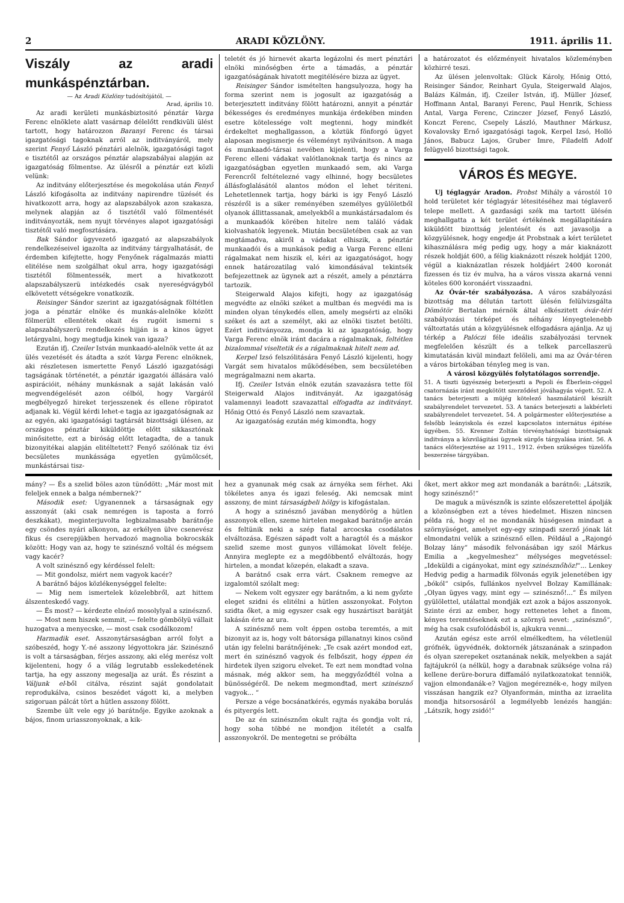2 ARADI KÖZLÖNY. 1911. április 11.
Viszály az aradi munkáspénztárban.
— Az Aradi Közlöny tudósítójától. —
Arad, április 10.
Az aradi kerületi munkásbiztositó pénztár Varga Ferenc elnöklete alatt vasárnap délelőtt rendkivüli ülést tartott, hogy határozzon Baranyi Ferenc és társai igazgatósági tagoknak arról az inditványáról, mely szerint Fenyő László pénztári alelnök, igazgatósági tagot e tisztétől az országos pénztár alapszabályai alapján az igazgatóság fölmentse. Az ülésről a pénztár ezt közli velünk:
Az inditvány előterjesztése és megokolása után Fenyő László kifogásolta az inditvány napirendre tüzését és hivatkozott arra, hogy az alapszabályok azon szakasza, melynek alapján az ő tisztétől való fölmentését inditványozták, nem nyujt törvényes alapot igazgatósági tisztétől való megfosztására.
Bak Sándor ügyvezető igazgató az alapszabályok rendelkezéseivel igazolta az inditvány tárgyalhatását, de érdemben kifejtette, hogy Fenyőnek rágalmazás miatti elitélése nem szolgálhat okul arra, hogy igazgatósági tisztétől fölmentessék, mert a hivatkozott alapszabályszerü intézkedés csak nyereségvágyból elkövetett vétségekre vonatkozik.
Reisinger Sándor szerint az igazgatóságnak föltétlen joga a pénztár elnöke és munkás-alelnöke között fölmerült ellentétek okait és rugóit ismerni s alapszabályszerü rendelkezés hijján is a kinos ügyet letárgyalni, hogy megtudja kinek van igaza?
Ezután ifj. Czeiler István munkaadó-alelnök vette át az ülés vezetését és átadta a szót Varga Ferenc elnöknek, aki részletesen ismertette Fenyő László igazgatósági tagságának történetét, a pénztár igazgatói állására való aspirációit, néhány munkásnak a saját lakásán való megvendégelését azon célból, hogy Vargáról megbélyegző hireket terjesszenek és ellene röpiratot adjanak ki. Végül kérdi lehet-e tagja az igazgatóságnak az az egyén, aki igazgatósági tagtársát bizottsági ülésen, az országos pénztár kiküldöttje előtt sikkasztónak minősitette, ezt a biróság előtt letagadta, de a tanuk bizonyitékai alapján elitéltetett? Fenyő szólónak tiz évi becsületes munkássága egyetlen gyümölcsét, munkástársai tisz-
teletét és jó hirnevét akarta legázolni és mert pénztári elnöki minőségben érte a támadás, a pénztár igazgatóságának hivatott megitélésére bizza az ügyet.
Reisinger Sándor ismételten hangsulyozza, hogy ha forma szerint nem is jogosult az igazgatóság a beterjesztett inditvány fölött határozni, annyit a pénztár békességes és eredményes munkája érdekében minden esetre kötelessége volt megtenni, hogy mindkét érdekeltet meghallgasson, a köztük fönforgó ügyet alaposan megismerje és véleményt nyilvánitson. A maga és munkaadó-társai nevében kijelenti, hogy a Varga Ferenc elleni vádakat valótlanoknak tartja és nincs az igazgatóságban egyetlen munkaadó sem, aki Varga Ferencről feltételezné vagy elhinné, hogy becsületes állásfoglalásától alantos módon el lehet tériteni. Lehetetlennek tartja, hogy bárki is igy Fenyő László részéről is a siker reményében személyes gyülöletből olyanok állittassanak, amelyekből a munkástársadalom és a munkaadók körében hitelre nem találó vádak kiolvashatók legyenek. Miután becsületében csak az van megtámadva, akiről a vádakat elhiszik, a pénztár munkaadói és a munkások pedig a Varga Ferenc elleni rágalmakat nem hiszik el, kéri az igazgatóságot, hogy ennek határozatilag való kimondásával tekintsék befejezettnek az ügynek azt a részét, amely a pénztárra tartozik.
Steigerwald Alajos kifejti, hogy az igazgatóság megvédte az elnöki széket a multban és megvédi ma is minden olyan ténykedés ellen, amely megsérti az elnöki széket és azt a személyt, aki az elnöki tisztet betölti. Ezért inditványozza, mondja ki az igazgatóság, hogy Varga Ferenc elnök iránt dacára a rágalmaknak, feltétlen bizalommal viseltetik és a rágalmaknak hitelt nem ad.
Kerpel Izsó felszólitására Fenyő László kijelenti, hogy Vargát sem hivatalos működésében, sem becsületében megrágalmazni nem akarta.
Ifj. Czeiler István elnök ezután szavazásra tette föl Steigerwald Alajos inditványát. Az igazgatóság valamennyi leadott szavazattal elfogadta az inditványt. Hőnig Ottó és Fenyő László nem szavaztak.
Az igazgatóság ezután még kimondta, hogy
a határozatot és előzményeit hivatalos közleményben közhirré teszi.
Az ülésen jelenvoltak: Glück Károly, Hőnig Ottó, Reisinger Sándor, Reinhart Gyula, Steigerwald Alajos, Balázs Kálmán, ifj. Czeiler István, ifj. Müller József, Hoffmann Antal, Baranyi Ferenc, Paul Henrik, Schiess Antal, Varga Ferenc, Czinczer József, Fenyő László, Konczt Ferenc, Csepely László, Mauthner Márkusz, Kovalovsky Ernő igazgatósági tagok, Kerpel Izsó, Holló János, Babucz Lajos, Gruber Imre, Filadelfi Adolf felügyelő bizottsági tagok.
VÁROS ÉS MEGYE.
Uj téglagyár Aradon. Probst Mihály a várostól 10 hold területet kér téglagyár létesitéséhez mai téglaverő telepe mellett. A gazdasági szék ma tartott ülésén meghallgatta a két terület értékének megállapitására kiküldött bizottság jelentését és azt javasolja a közgyülésnek, hogy engedje át Probstnak a kért területet kihasználásra még pedig ugy, hogy a már kiaknázott részek holdját 600, a félig kiaknázott részek holdját 1200, végül a kiaknázatlan részek holdjáért 2400 koronát fizessen és tiz év mulva, ha a város vissza akarná venni köteles 600 koronáért visszaadni.
Az Óvár-tér szabályozása. A város szabályozási bizottság ma délután tartott ülésén felülvizsgálta Dömötör Bertalan mérnök által elkészitett óvár-téri szabályozási térképet és néhány lényegtelenebb változtatás után a közgyülésnek elfogadásra ajánlja. Az uj térkép a Palóczi féle ideális szabályozási tervnek megfelelően készült és a telkek parcellaszerü kimutatásán kivül mindazt felöleli, ami ma az Óvár-téren a város birtokában tényleg meg is van.
A városi közgyülés folytatólagos sorrendje.
51. A tiszti ügyészség beterjeszti a Pepoli és Éberlein-céggel csatornázás iránt megkötött szerződést jóváhagyás végett. 52. A tanács beterjeszti a müjég kötelező használatáról készült szabályrendelet tervezetet. 53. A tanács beterjeszti a lakbérleti szabályrendelet tervezetet. 54. A polgármester előterjesztése a felsőbb leányiskola és ezzel kapcsolatos internátus épitése ügyében. 55. Krenner Zoltán törvényhatósági bizottságnak inditványa a közvilágitási ügynek sürgős tárgyalása iránt. 56. A tanács előterjesztése az 1911., 1912. évben szükséges tüzelőfa beszerzése tárgyában.
mány? — És a szelid böles azon tünődött: „Már most mit feleljek ennek a balga némbernek?“
Második eset: Ugyanennek a társaságnak egy asszonyát (aki csak nemrégen is taposta a forró deszkákat), meginterjuvolta legbizalmasabb barátnője egy csöndes nyári alkonyon, az erkélyen ülve csenevész fikus és cserepjükben hervadozó magnolia bokrocskák között: Hogy van az, hogy te szinésznő voltál és mégsem vagy kacér?
A volt szinésznő egy kérdéssel felelt:
— Mit gondolsz, miért nem vagyok kacér?
A barátnő bájos közlékenységgel felelte:
— Mig nem ismertelek közelebbről, azt hittem álszenteskedő vagy.
— És most? — kérdezte elnéző mosolylyal a szinésznő.
— Most nem hiszek semmit, — felelte gömbölyü vállait huzogatva a menyecske, — most csak csodálkozom!
Harmadik eset. Asszonytársaságban arról folyt a szóbeszéd, hogy Y.-né asszony légyottokra jár. Szinésznő is volt a társaságban, férjes asszony, aki elég merész volt kijelenteni, hogy ő a világ legrutabb esslekedetének tartja, ha egy asszony megesalja az urát. És részint a Váljunk el-ből citálva, részint saját gondolatait reprodukálva, csinos beszédet vágott ki, a melyben szigoruan pálcát tört a hütlen asszony fölött.
Szembe ült vele egy jó barátnője. Egyike azoknak a bájos, finom uriasszonyoknak, a kik-
hez a gyanunak még csak az árnyéka sem férhet. Aki tökéletes anya és igazi feleség. Aki nemcsak mint asszony, de mint társaságbeli hölgy is kifogástalan.
A hogy a szinésznő javában menydörög a hütlen asszonyok ellen, szeme hirtelen megakad barátnője arcán és feltünik neki a szép fiatal arcocska csodálatos elváltozása. Egészen sápadt volt a haragtól és a máskor szelid szeme most gunyos villámokat lövelt feléje. Annyira meglepte ez a megdöbbentő elváltozás, hogy hirtelen, a mondat közepén, elakadt a szava.
A barátnő csak erra várt. Csaknem remegve az izgalomtól szólalt meg:
— Nekem volt egyszer egy barátnőm, a ki nem győzte eleget szidni és elitélni a hütlen asszonyokat. Folyton szidta őket, a mig egyszer csak egy huszártiszt barátját lakásán érte az ura.
A szinésznő nem volt éppen ostoba teremtés, a mit bizonyit az is, hogy volt bátorsága pillanatnyi kinos csönd után igy felelni barátnőjének: „Te csak azért mondod ezt, mert én szinésznő vagyok és felbőszit, hogy éppen én hirdetek ilyen szigoru elveket. Te ezt nem mondtad volna másnak, még akkor sem, ha meggyőződtél volna a bünösségéről. De nekem megmondtad, mert szinésznő vagyok... “
Persze a vége bocsánatkérés, egymás nyakába borulás és pityergés lett.
De az én szinésznőm okult rajta és gondja volt rá, hogy soha többé ne mondjon itéletét a csalfa asszonyokról. De mentegetni se próbálta
őket, mert akkor meg azt mondanák a barátnői: „Látszik, hogy szinésznő!“
De maguk a müvésznők is szinte előszeretettel ápolják a közönségben ezt a téves hiedelmet. Hiszen nincsen példa rá, hogy el ne mondanák hüségesen mindazt a szörnyüséget, amelyet egy-egy szinpadi szerző jónak lát elmondatni velük a szinésznő ellen. Például a „Rajongó Bolzay lány“ második felvonásában igy szól Márkus Emilia a „kegyelmeshez“ mélységes megvetéssel: „Ideküldi a cigányokat, mint egy szinésznőhöz!“... Lenkey Hedvig pedig a harmadik fölvonás egyik jelenetében igy „bókól“ csipős, fullánkos nyelvvel Bolzay Kamillának: „Olyan ügyes vagy, mint egy — szinésznő!...“ És milyen gyülölettel, utálattal mondják ezt azok a bájos asszonyok. Szinte érzi az ember, hogy rettenetes lehet a finom, kényes teremtéseknek ezt a szörnyü nevet: „szinésznő“, még ha csak csufolódásból is, ajkukra venni...
Azután egész este arról elmélkedtem, ha véletlenül grófnék, ügyvédnék, doktornék játszanának a szinpadon és olyan szerepeket osztanának nekik, melyekben a saját fajtájukról (a nélkül, hogy a darabnak szüksége volna rá) kellene derüre-borura diffamáló nyilatkozatokat tenniök, vajjon elmondanák-e? Vajjon megéreznék-e, hogy milyen visszásan hangzik ez? Olyanformán, mintha az izraelita mondja hitsorsosáról a legmélyebb lenézés hangján: „Látszik, hogy zsidó!“